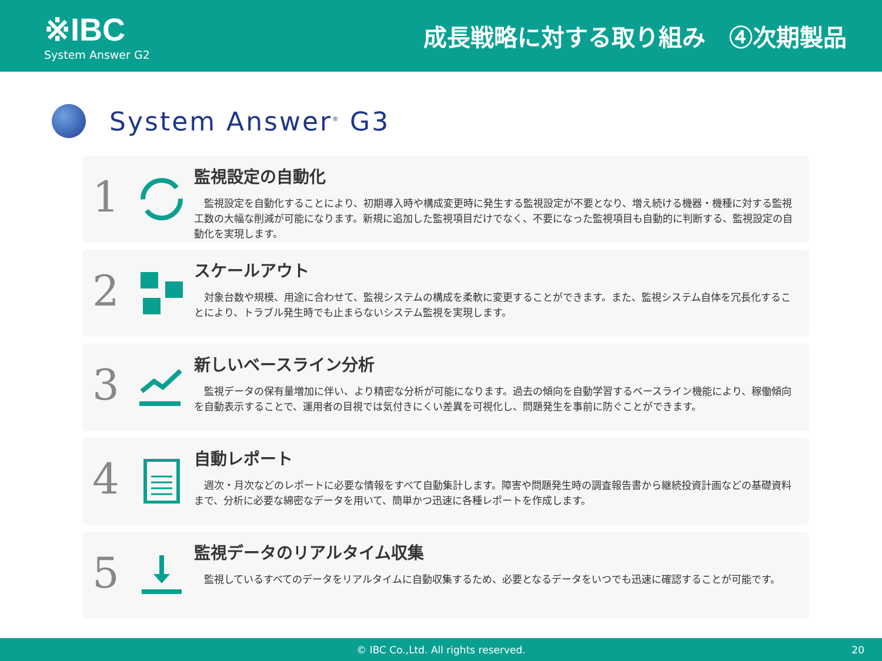※IBC
System Answer G2
成長戦略に対する取り組み　④次期製品
System Answer<sup>®</sup> G3
1
監視設定の自動化
監視設定を自動化することにより、初期導入時や構成変更時に発生する監視設定が不要となり、増え続ける機器・機種に対する監視工数の大幅な削減が可能になります。新規に追加した監視項目だけでなく、不要になった監視項目も自動的に判断する、監視設定の自動化を実現します。
2
スケールアウト
対象台数や規模、用途に合わせて、監視システムの構成を柔軟に変更することができます。また、監視システム自体を冗長化することにより、トラブル発生時でも止まらないシステム監視を実現します。
3
新しいベースライン分析
監視データの保有量増加に伴い、より精密な分析が可能になります。過去の傾向を自動学習するベースライン機能により、稼働傾向を自動表示することで、運用者の目視では気付きにくい差異を可視化し、問題発生を事前に防ぐことができます。
4
自動レポート
週次・月次などのレポートに必要な情報をすべて自動集計します。障害や問題発生時の調査報告書から継続投資計画などの基礎資料まで、分析に必要な綿密なデータを用いて、簡単かつ迅速に各種レポートを作成します。
5
監視データのリアルタイム収集
監視しているすべてのデータをリアルタイムに自動収集するため、必要となるデータをいつでも迅速に確認することが可能です。
© IBC Co.,Ltd. All rights reserved. 20